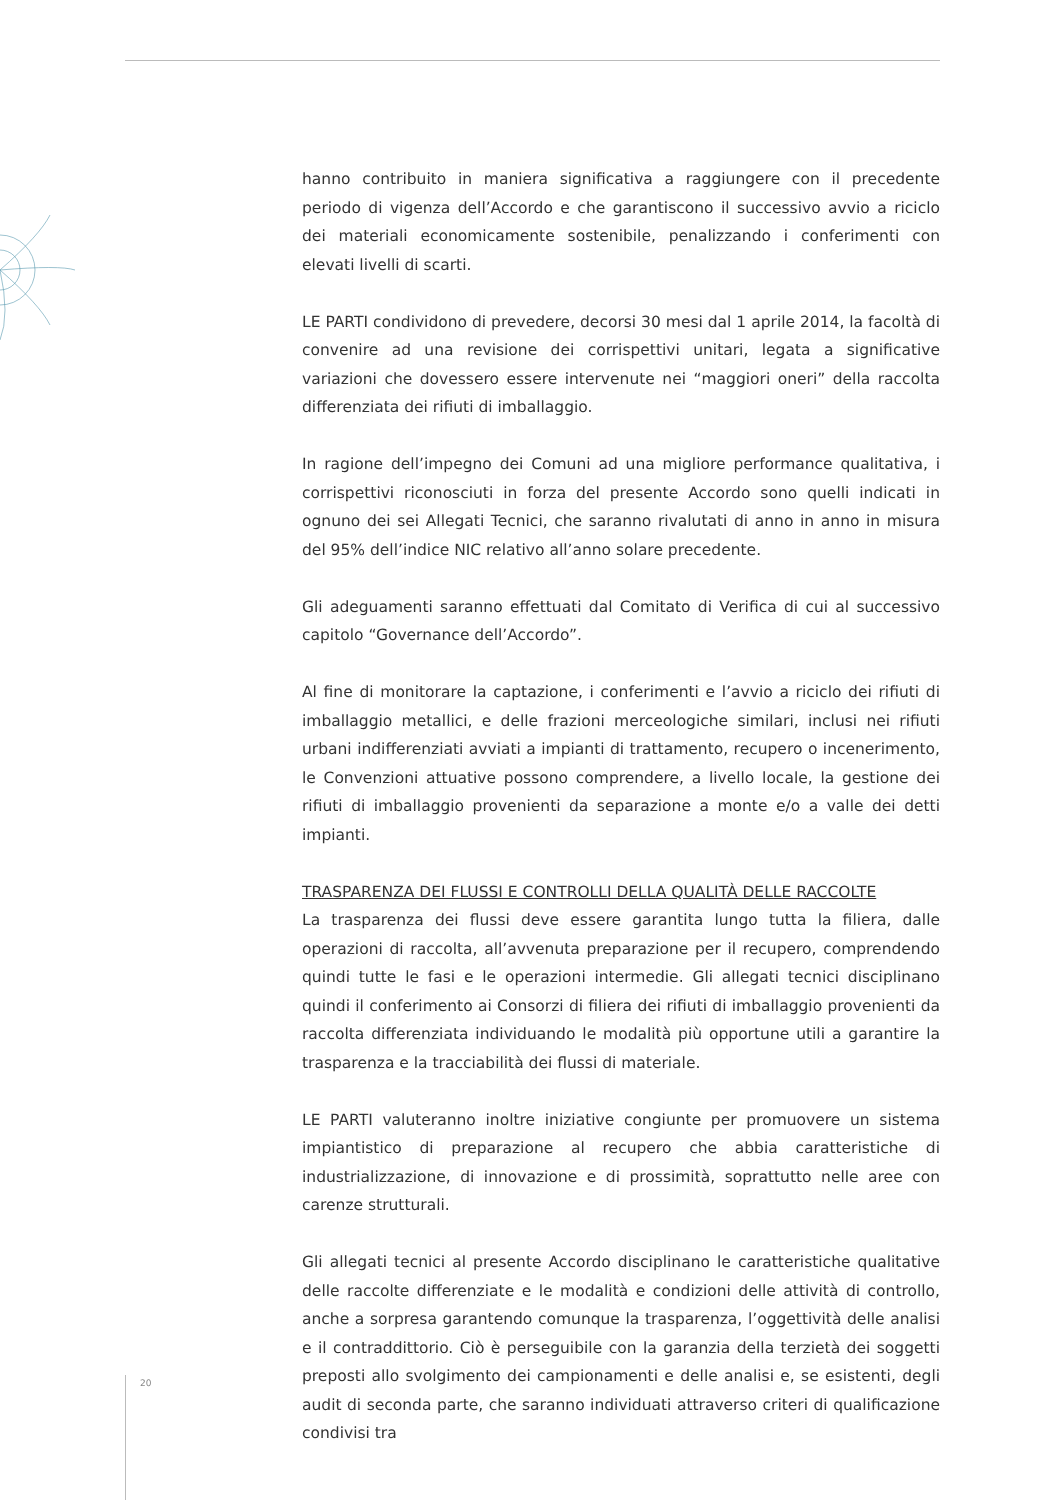hanno contribuito in maniera significativa a raggiungere con il precedente periodo di vigenza dell’Accordo e che garantiscono il successivo avvio a riciclo dei materiali economicamente sostenibile, penalizzando i conferimenti con elevati livelli di scarti.
LE PARTI condividono di prevedere, decorsi 30 mesi dal 1 aprile 2014, la facoltà di convenire ad una revisione dei corrispettivi unitari, legata a significative variazioni che dovessero essere intervenute nei “maggiori oneri” della raccolta differenziata dei rifiuti di imballaggio.
In ragione dell’impegno dei Comuni ad una migliore performance qualitativa, i corrispettivi riconosciuti in forza del presente Accordo sono quelli indicati in ognuno dei sei Allegati Tecnici, che saranno rivalutati di anno in anno in misura del 95% dell’indice NIC relativo all’anno solare precedente.
Gli adeguamenti saranno effettuati dal Comitato di Verifica di cui al successivo capitolo “Governance dell’Accordo”.
Al fine di monitorare la captazione, i conferimenti e l’avvio a riciclo dei rifiuti di imballaggio metallici, e delle frazioni merceologiche similari, inclusi nei rifiuti urbani indifferenziati avviati a impianti di trattamento, recupero o incenerimento, le Convenzioni attuative possono comprendere, a livello locale, la gestione dei rifiuti di imballaggio provenienti da separazione a monte e/o a valle dei detti impianti.
TRASPARENZA DEI FLUSSI E CONTROLLI DELLA QUALITÀ DELLE RACCOLTE
La trasparenza dei flussi deve essere garantita lungo tutta la filiera, dalle operazioni di raccolta, all’avvenuta preparazione per il recupero, comprendendo quindi tutte le fasi e le operazioni intermedie. Gli allegati tecnici disciplinano quindi il conferimento ai Consorzi di filiera dei rifiuti di imballaggio provenienti da raccolta differenziata individuando le modalità più opportune utili a garantire la trasparenza e la tracciabilità dei flussi di materiale.
LE PARTI valuteranno inoltre iniziative congiunte per promuovere un sistema impiantistico di preparazione al recupero che abbia caratteristiche di industrializzazione, di innovazione e di prossimità, soprattutto nelle aree con carenze strutturali.
Gli allegati tecnici al presente Accordo disciplinano le caratteristiche qualitative delle raccolte differenziate e le modalità e condizioni delle attività di controllo, anche a sorpresa garantendo comunque la trasparenza, l’oggettività delle analisi e il contraddittorio. Ciò è perseguibile con la garanzia della terzietà dei soggetti preposti allo svolgimento dei campionamenti e delle analisi e, se esistenti, degli audit di seconda parte, che saranno individuati attraverso criteri di qualificazione condivisi tra
20